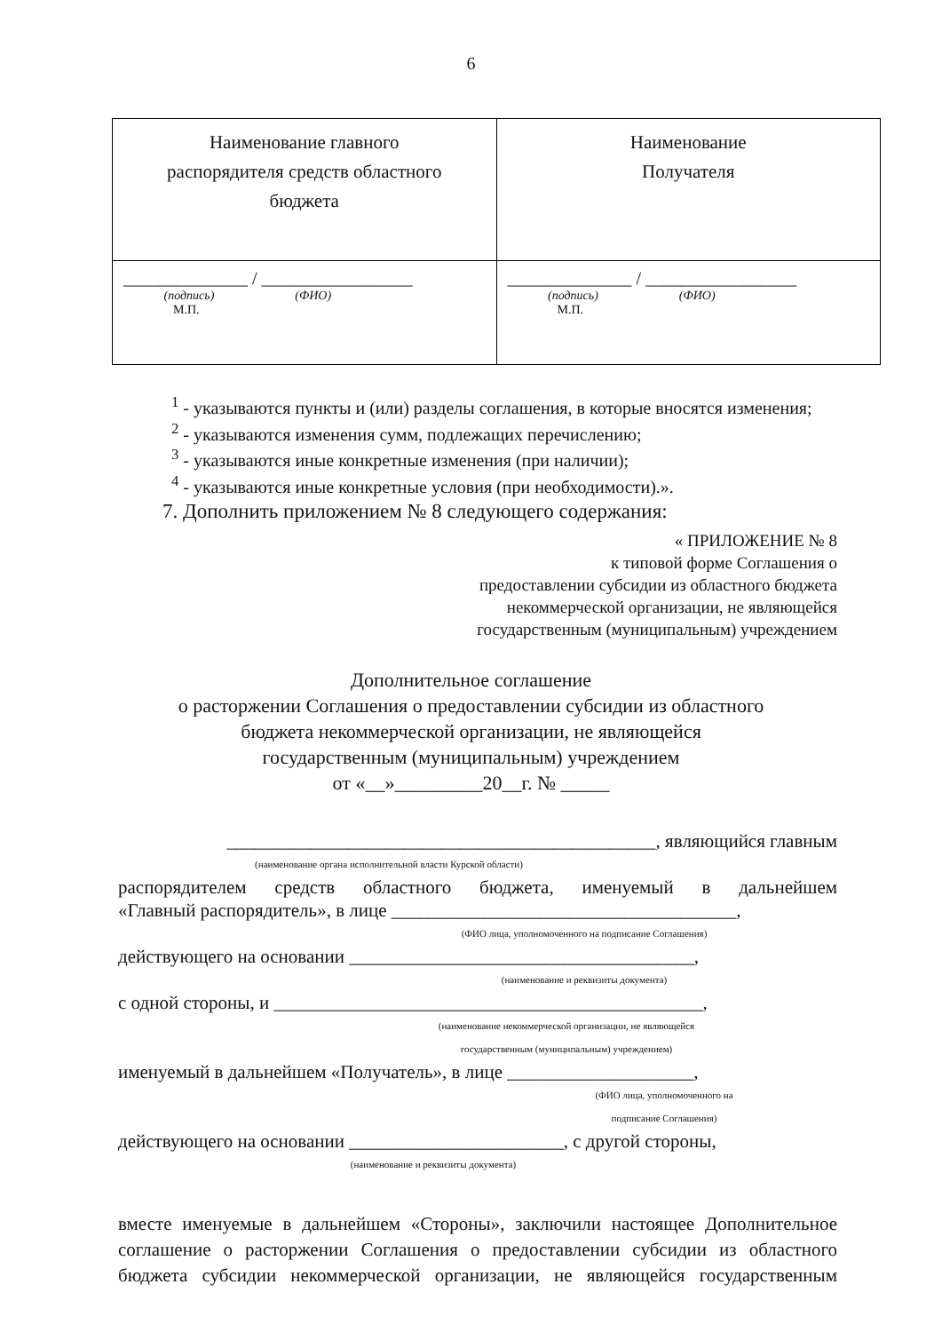6
| Наименование главного распорядителя средств областного бюджета | Наименование Получателя |
| ______________ / _________________ (подпись) (ФИО) М.П. | ______________ / _________________ (подпись) (ФИО) М.П. |
<sup>1</sup> - указываются пункты и (или) разделы соглашения, в которые вносятся изменения;
<sup>2</sup> - указываются изменения сумм, подлежащих перечислению;
<sup>3</sup> - указываются иные конкретные изменения (при наличии);
<sup>4</sup> - указываются иные конкретные условия (при необходимости).».
7. Дополнить приложением № 8 следующего содержания:
« ПРИЛОЖЕНИЕ № 8
к типовой форме Соглашения о
предоставлении субсидии из областного бюджета
некоммерческой организации, не являющейся
государственным (муниципальным) учреждением
Дополнительное соглашение
о расторжении Соглашения о предоставлении субсидии из областного
бюджета некоммерческой организации, не являющейся
государственным (муниципальным) учреждением
от «__»_________20__г. № _____
______________________________________________, являющийся главным
(наименование органа исполнительной власти Курской области)
распорядителем средств областного бюджета, именуемый в дальнейшем
«Главный распорядитель», в лице _____________________________________,
(ФИО лица, уполномоченного на подписание Соглашения)
действующего на основании _____________________________________,
(наименование и реквизиты документа)
с одной стороны, и ______________________________________________,
(наименование некоммерческой организации, не являющейся
государственным (муниципальным) учреждением)
именуемый в дальнейшем «Получатель», в лице ____________________,
(ФИО лица, уполномоченного на
подписание Соглашения)
действующего на основании _______________________, с другой стороны,
(наименование и реквизиты документа)
вместе именуемые в дальнейшем «Стороны», заключили настоящее Дополнительное соглашение о расторжении Соглашения о предоставлении субсидии из областного бюджета субсидии некоммерческой организации, не являющейся государственным